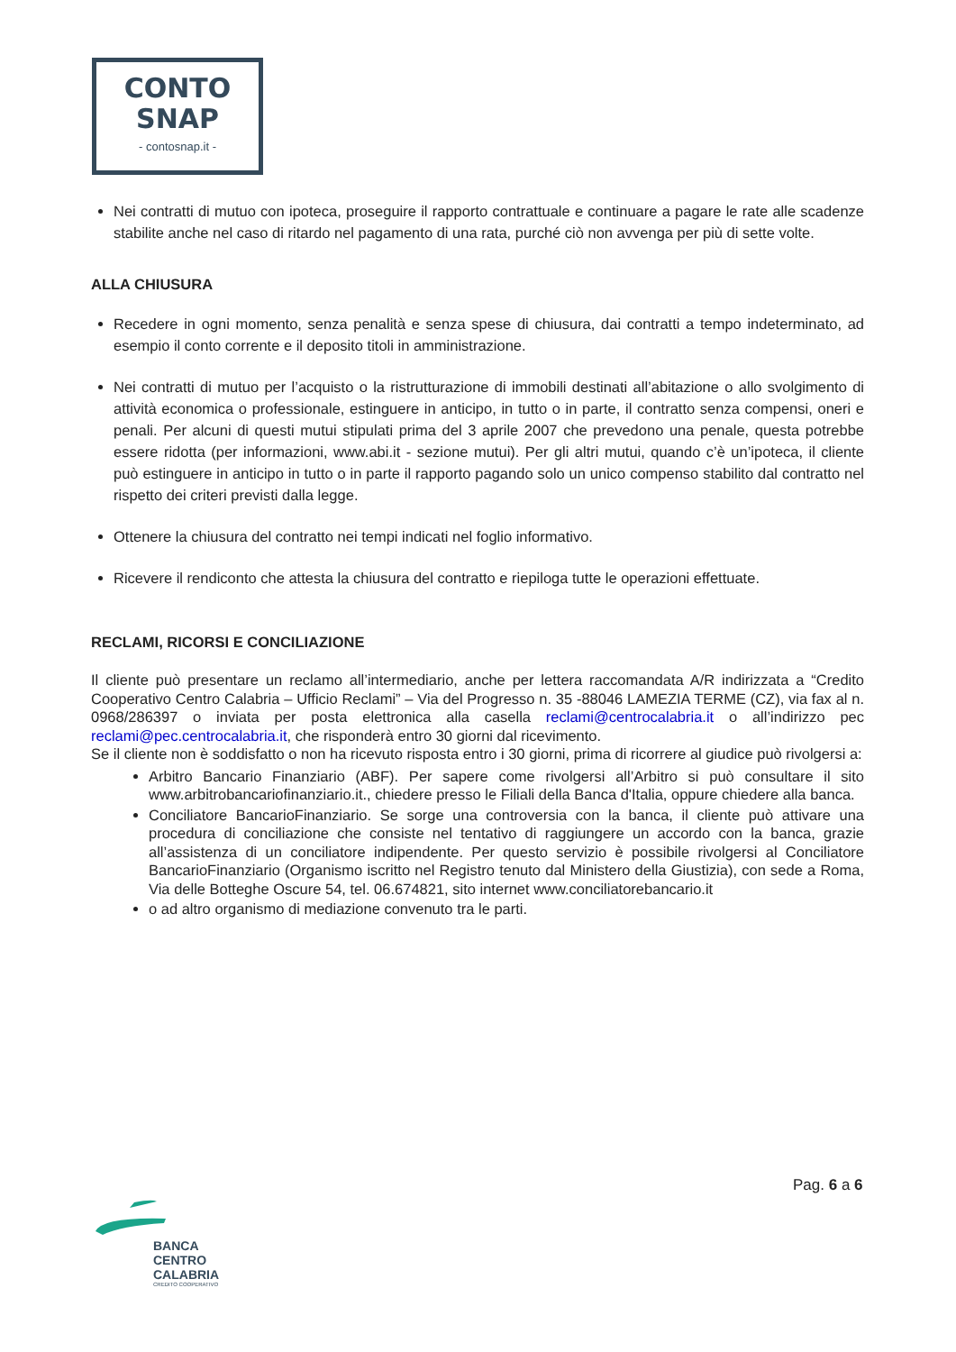CONTO
SNAP
- contosnap.it -
Nei contratti di mutuo con ipoteca, proseguire il rapporto contrattuale e continuare a pagare le rate alle scadenze stabilite anche nel caso di ritardo nel pagamento di una rata, purché ciò non avvenga per più di sette volte.
ALLA CHIUSURA
Recedere in ogni momento, senza penalità e senza spese di chiusura, dai contratti a tempo indeterminato, ad esempio il conto corrente e il deposito titoli in amministrazione.
Nei contratti di mutuo per l’acquisto o la ristrutturazione di immobili destinati all’abitazione o allo svolgimento di attività economica o professionale, estinguere in anticipo, in tutto o in parte, il contratto senza compensi, oneri e penali. Per alcuni di questi mutui stipulati prima del 3 aprile 2007 che prevedono una penale, questa potrebbe essere ridotta (per informazioni, www.abi.it - sezione mutui). Per gli altri mutui, quando c’è un’ipoteca, il cliente può estinguere in anticipo in tutto o in parte il rapporto pagando solo un unico compenso stabilito dal contratto nel rispetto dei criteri previsti dalla legge.
Ottenere la chiusura del contratto nei tempi indicati nel foglio informativo.
Ricevere il rendiconto che attesta la chiusura del contratto e riepiloga tutte le operazioni effettuate.
RECLAMI, RICORSI E CONCILIAZIONE
Il cliente può presentare un reclamo all’intermediario, anche per lettera raccomandata A/R indirizzata a “Credito Cooperativo Centro Calabria – Ufficio Reclami” – Via del Progresso n. 35 -88046 LAMEZIA TERME (CZ), via fax al n. 0968/286397 o inviata per posta elettronica alla casella reclami@centrocalabria.it o all’indirizzo pec reclami@pec.centrocalabria.it, che risponderà entro 30 giorni dal ricevimento.
Se il cliente non è soddisfatto o non ha ricevuto risposta entro i 30 giorni, prima di ricorrere al giudice può rivolgersi a:
Arbitro Bancario Finanziario (ABF). Per sapere come rivolgersi all’Arbitro si può consultare il sito www.arbitrobancariofinanziario.it., chiedere presso le Filiali della Banca d'Italia, oppure chiedere alla banca.
Conciliatore BancarioFinanziario. Se sorge una controversia con la banca, il cliente può attivare una procedura di conciliazione che consiste nel tentativo di raggiungere un accordo con la banca, grazie all’assistenza di un conciliatore indipendente. Per questo servizio è possibile rivolgersi al Conciliatore BancarioFinanziario (Organismo iscritto nel Registro tenuto dal Ministero della Giustizia), con sede a Roma, Via delle Botteghe Oscure 54, tel. 06.674821, sito internet www.conciliatorebancario.it
o ad altro organismo di mediazione convenuto tra le parti.
Pag. 6 a 6
BANCA
CENTRO
CALABRIA
CREDITO COOPERATIVO